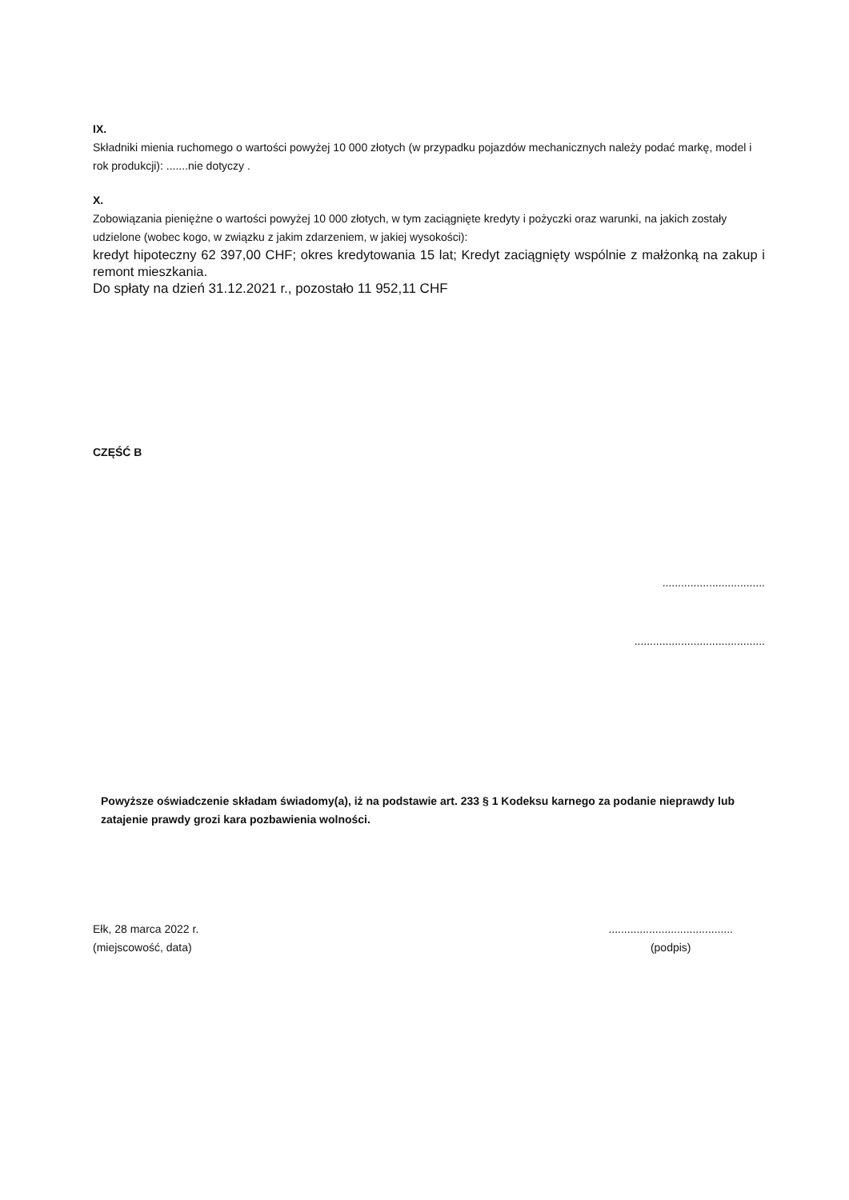IX.
Składniki mienia ruchomego o wartości powyżej 10 000 złotych (w przypadku pojazdów mechanicznych należy podać markę, model i rok produkcji): .......nie dotyczy .
X.
Zobowiązania pieniężne o wartości powyżej 10 000 złotych, w tym zaciągnięte kredyty i pożyczki oraz warunki, na jakich zostały udzielone (wobec kogo, w związku z jakim zdarzeniem, w jakiej wysokości):
kredyt hipoteczny 62 397,00 CHF; okres kredytowania 15 lat; Kredyt zaciągnięty wspólnie z małżonką na zakup i remont mieszkania.
Do spłaty na dzień 31.12.2021 r., pozostało 11 952,11 CHF
CZĘŚĆ B
.................................
..........................................
Powyższe oświadczenie składam świadomy(a), iż na podstawie art. 233 § 1 Kodeksu karnego za podanie nieprawdy lub zatajenie prawdy grozi kara pozbawienia wolności.
Ełk, 28 marca 2022 r.
(miejscowość, data)
........................................
(podpis)